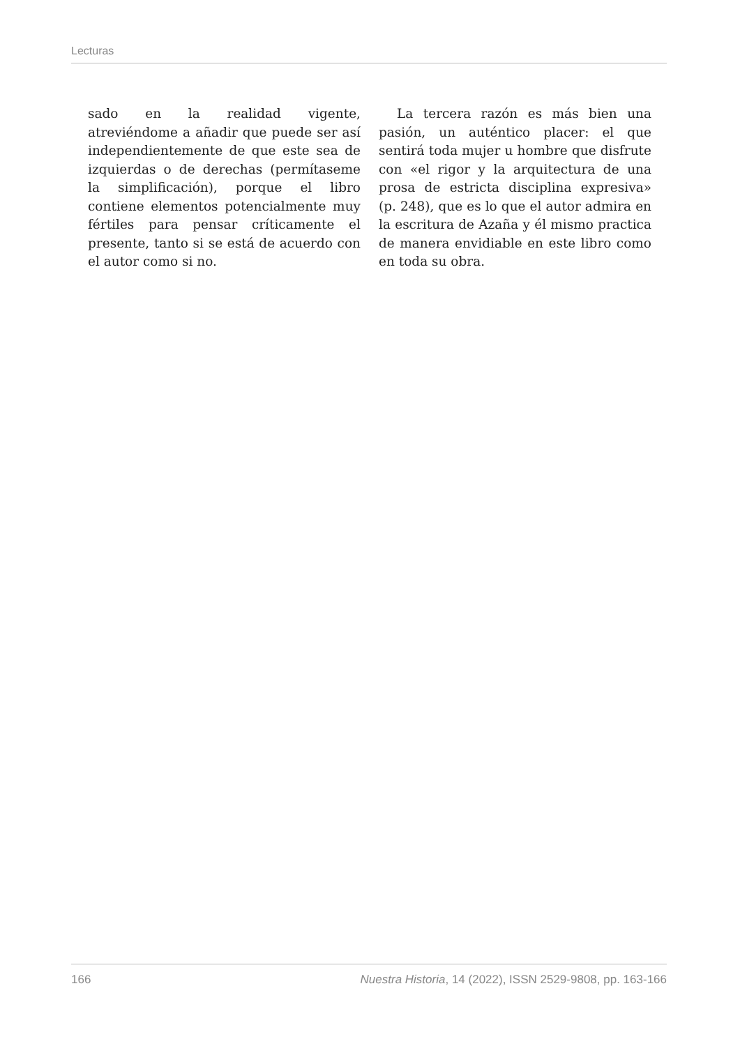Lecturas
sado en la realidad vigente, atreviéndome a añadir que puede ser así independientemente de que este sea de izquierdas o de derechas (permítaseme la simplificación), porque el libro contiene elementos potencialmente muy fértiles para pensar críticamente el presente, tanto si se está de acuerdo con el autor como si no.
La tercera razón es más bien una pasión, un auténtico placer: el que sentirá toda mujer u hombre que disfrute con «el rigor y la arquitectura de una prosa de estricta disciplina expresiva» (p. 248), que es lo que el autor admira en la escritura de Azaña y él mismo practica de manera envidiable en este libro como en toda su obra.
166 Nuestra Historia, 14 (2022), ISSN 2529-9808, pp. 163-166